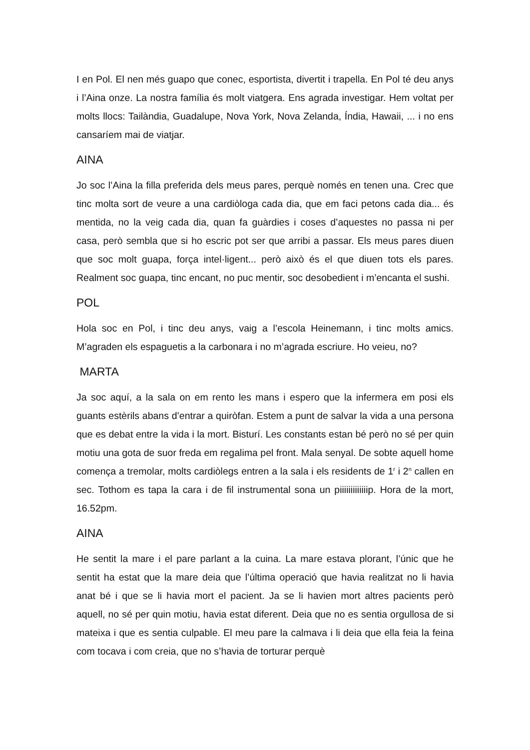I en Pol. El nen més guapo que conec, esportista, divertit i trapella. En Pol té deu anys i l’Aina onze. La nostra família és molt viatgera. Ens agrada investigar. Hem voltat per molts llocs: Tailàndia, Guadalupe, Nova York, Nova Zelanda, Índia, Hawaii, ... i no ens cansaríem mai de viatjar.
AINA
Jo soc l’Aina la filla preferida dels meus pares, perquè només en tenen una. Crec que tinc molta sort de veure a una cardiòloga cada dia, que em faci petons cada dia... és mentida, no la veig cada dia, quan fa guàrdies i coses d’aquestes no passa ni per casa, però sembla que si ho escric pot ser que arribi a passar. Els meus pares diuen que soc molt guapa, força intel·ligent... però això és el que diuen tots els pares. Realment soc guapa, tinc encant, no puc mentir, soc desobedient i m’encanta el sushi.
POL
Hola soc en Pol, i tinc deu anys, vaig a l’escola Heinemann, i tinc molts amics. M’agraden els espaguetis a la carbonara i no m’agrada escriure. Ho veieu, no?
MARTA
Ja soc aquí, a la sala on em rento les mans i espero que la infermera em posi els guants estèrils abans d’entrar a quiròfan. Estem a punt de salvar la vida a una persona que es debat entre la vida i la mort. Bisturí. Les constants estan bé però no sé per quin motiu una gota de suor freda em regalima pel front. Mala senyal. De sobte aquell home comença a tremolar, molts cardiòlegs entren a la sala i els residents de 1<sup>r</sup> i 2<sup>n</sup> callen en sec. Tothom es tapa la cara i de fil instrumental sona un piiiiiiiiiiiiip. Hora de la mort, 16.52pm.
AINA
He sentit la mare i el pare parlant a la cuina. La mare estava plorant, l’únic que he sentit ha estat que la mare deia que l’última operació que havia realitzat no li havia anat bé i que se li havia mort el pacient. Ja se li havien mort altres pacients però aquell, no sé per quin motiu, havia estat diferent. Deia que no es sentia orgullosa de si mateixa i que es sentia culpable. El meu pare la calmava i li deia que ella feia la feina com tocava i com creia, que no s’havia de torturar perquè